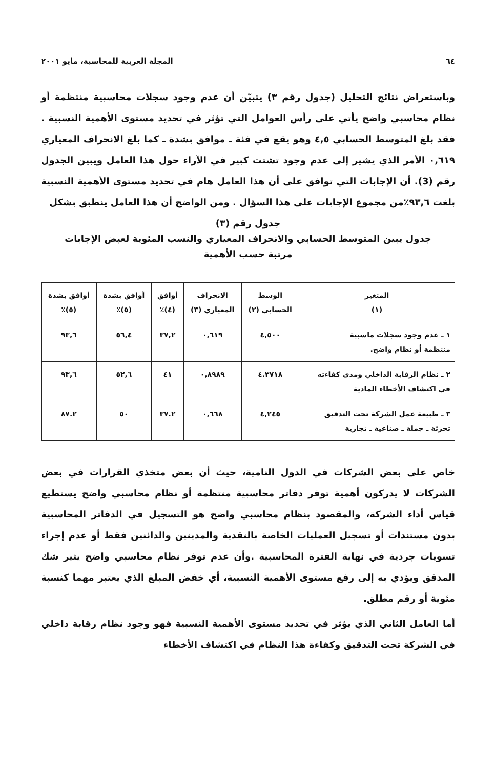٦٤ المجلة العربية للمحاسبة، مايو ٢٠٠١
وباستعراض نتائج التحليل (جدول رقم ٣) يتبيّن أن عدم وجود سجلات محاسبية منتظمة أو نظام محاسبي واضح يأتي على رأس العوامل التي تؤثر في تحديد مستوى الأهمية النسبية . فقد بلغ المتوسط الحسابي ٤,٥ وهو يقع في فئة ـ موافق بشدة ـ كما بلغ الانحراف المعياري ٠,٦١٩ الأمر الذي يشير إلى عدم وجود تشتت كبير في الآراء حول هذا العامل ويبين الجدول رقم (3). أن الإجابات التي توافق على أن هذا العامل هام في تحديد مستوى الأهمية النسبية بلغت ٩٣,٦٪من مجموع الإجابات على هذا السؤال . ومن الواضح أن هذا العامل ينطبق بشكل
جدول رقم (٣)
جدول يبين المتوسط الحسابي والانحراف المعياري والنسب المئوية لعبض الإجابات
مرتبة حسب الأهمية
| المتغير (١) | الوسط الحسابي (٢) | الانحراف المعياري (٣) | أوافق (٤)٪ | أوافق بشدة (٥)٪ | أوافق بشدة (٥)٪ |
| --- | --- | --- | --- | --- | --- |
| ١ ـ عدم وجود سجلات ماسبية منتظمة أو نظام واضح. | ٤,٥٠٠ | ٠,٦١٩ | ٣٧,٢ | ٥٦,٤ | ٩٣,٦ |
| ٢ ـ نظام الرقابة الداخلي ومدى كفاءته في اكتشاف الأخطاء المادية | ٤.٣٧١٨ | ٠,٨٩٨٩ | ٤١ | ٥٢,٦ | ٩٣,٦ |
| ٣ ـ طبيعة عمل الشركة تحت التدقيق تجزئة ـ جملة ـ صناعية ـ تجارية | ٤,٢٤٥ | ٠,٦٦٨ | ٣٧.٢ | ٥٠ | ٨٧.٢ |
خاص على بعض الشركات في الدول النامية، حيث أن بعض متخذي القرارات في بعض الشركات لا يدركون أهمية توفر دفاتر محاسبية منتظمة أو نظام محاسبي واضح يستطيع قياس أداء الشركة، والمقصود بنظام محاسبي واضح هو التسجيل في الدفاتر المحاسبية بدون مستندات أو تسجيل العمليات الخاصة بالنقدية والمدينين والدائنين فقط أو عدم إجراء تسويات جردية في نهاية الفترة المحاسبية .وأن عدم توفر نظام محاسبي واضح يثير شك المدقق ويؤدي به إلى رفع مستوى الأهمية النسبية، أي خفض المبلغ الذي يعتبر مهما كنسبة مئوية أو رقم مطلق.
أما العامل الثاني الذي يؤثر في تحديد مستوى الأهمية النسبية فهو وجود نظام رقابة داخلي في الشركة تحت التدقيق وكفاءة هذا النظام في اكتشاف الأخطاء